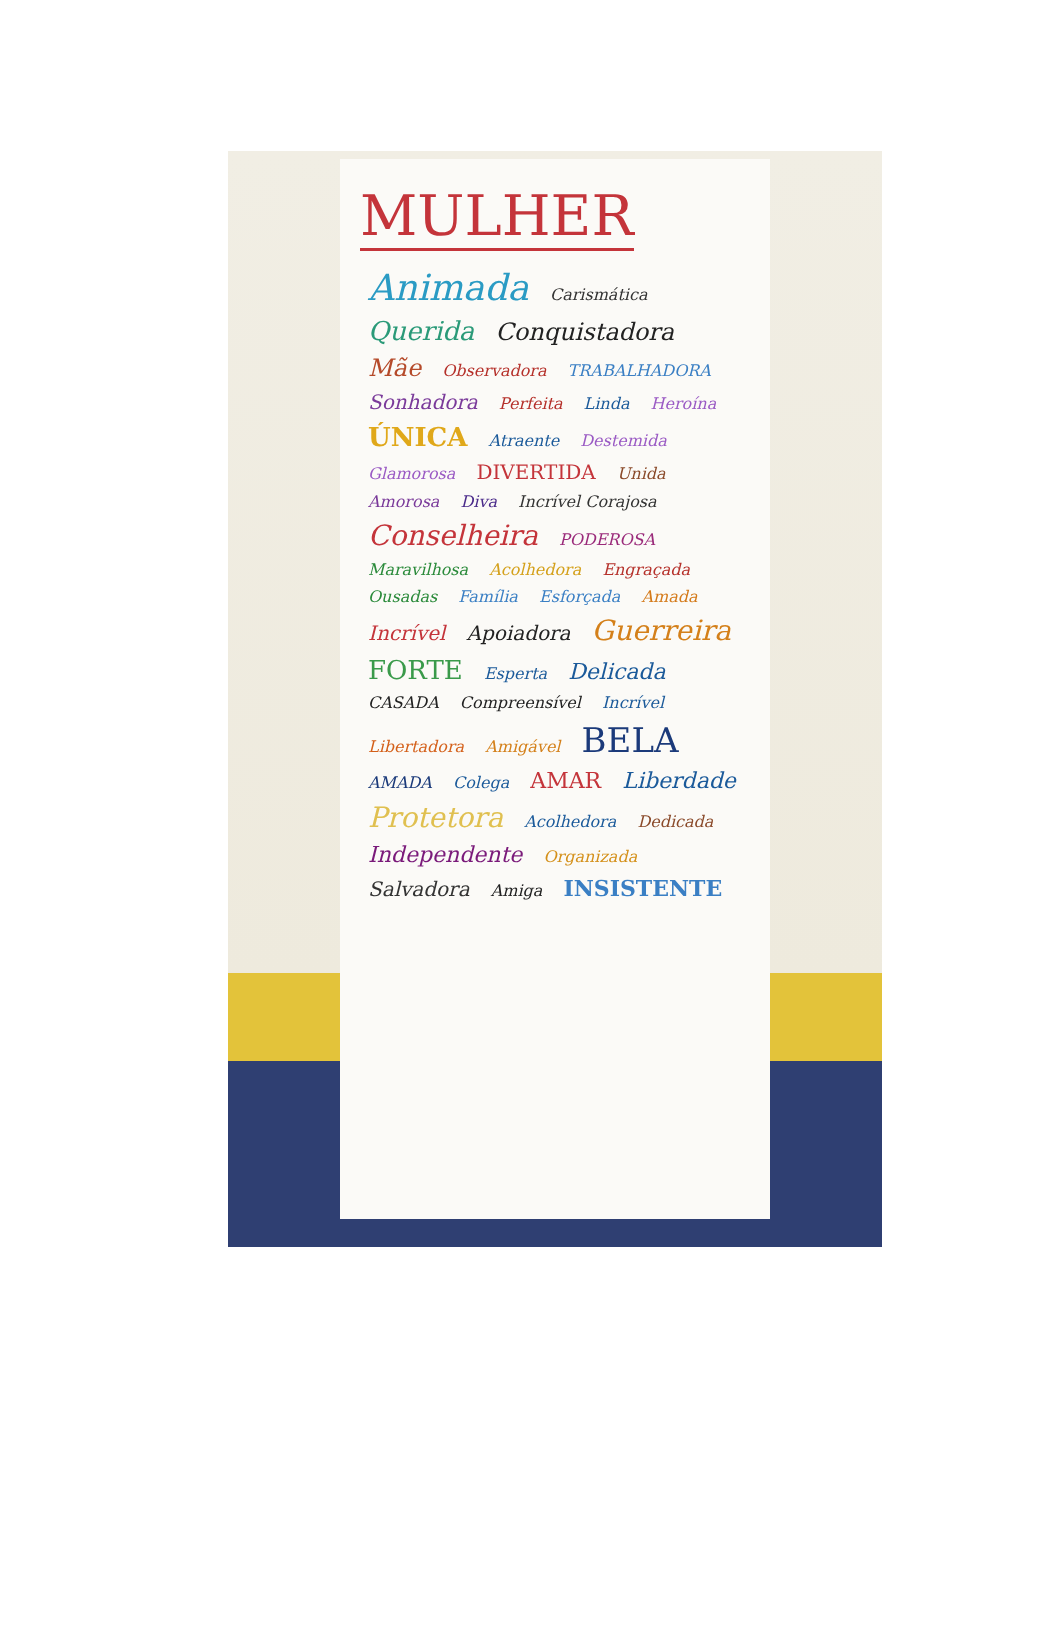MULHER
Animada Carismática Querida Conquistadora Mãe Observadora TRABALHADORA Sonhadora Perfeita Linda Heroína ÚNICA Atraente Destemida Glamorosa DIVERTIDA Unida Amorosa Diva Incrível Corajosa Conselheira PODEROSA Maravilhosa Acolhedora Engraçada Ousadas Família Esforçada Amada Incrível Apoiadora Guerreira FORTE Esperta Delicada CASADA Compreensível Incrível Libertadora Amigável BELA AMADA Colega AMAR Liberdade Protetora Acolhedora Dedicada Independente Organizada Salvadora Amiga INSISTENTE